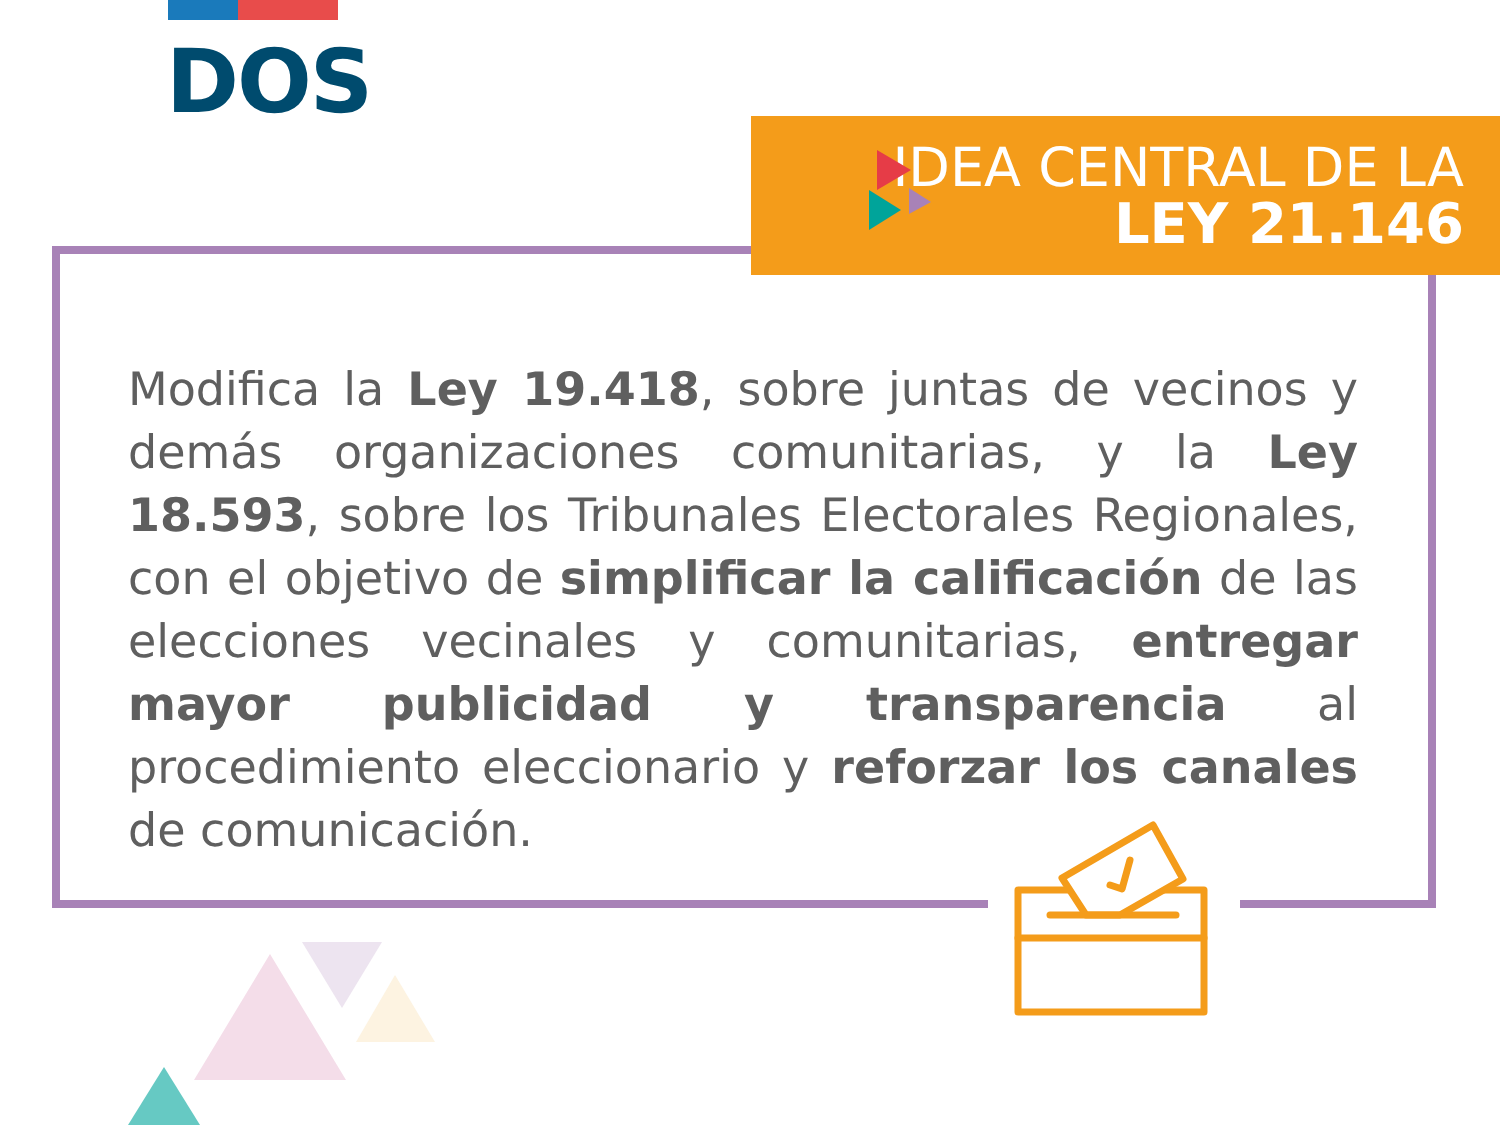DOS
IDEA CENTRAL DE LA
LEY 21.146
Modifica la Ley 19.418, sobre juntas de vecinos y demás organizaciones comunitarias, y la Ley 18.593, sobre los Tribunales Electorales Regionales, con el objetivo de simplificar la calificación de las elecciones vecinales y comunitarias, entregar mayor publicidad y transparencia al procedimiento eleccionario y reforzar los canales de comunicación.